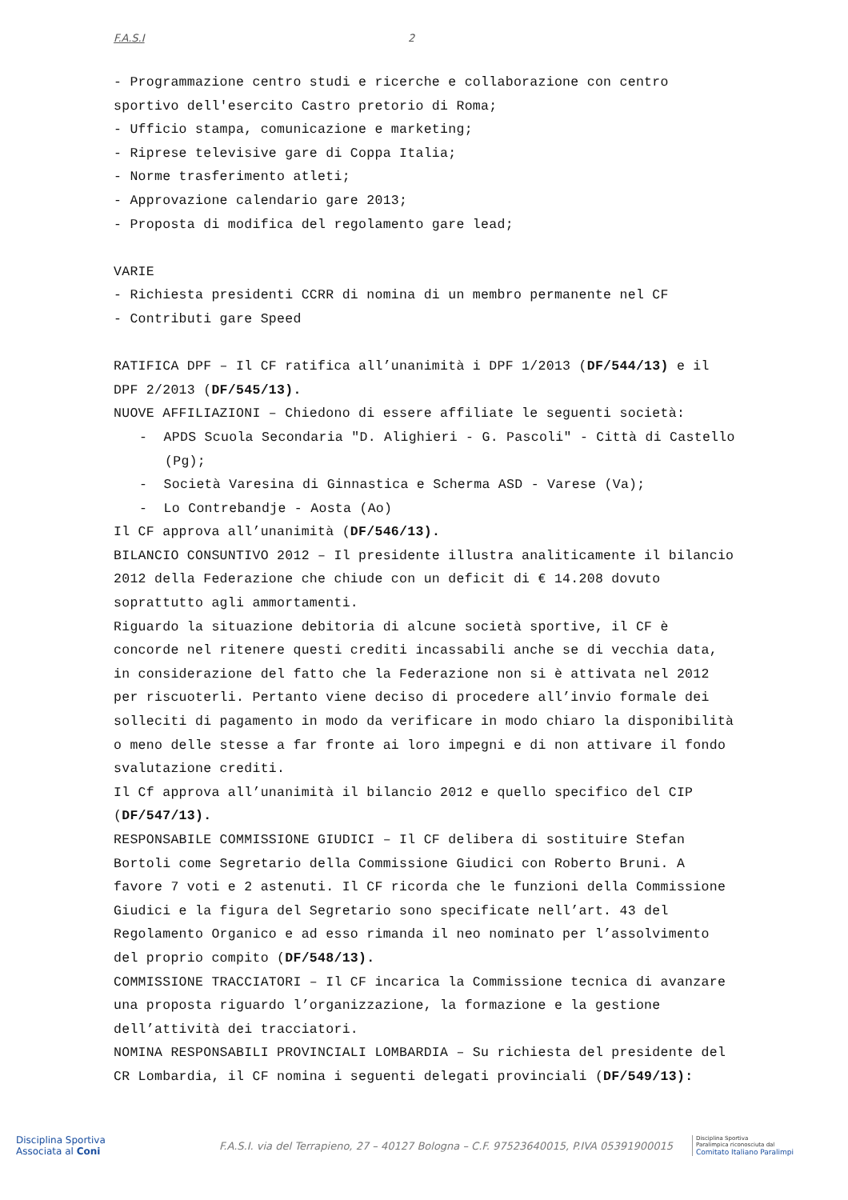F.A.S.I 2
- Programmazione centro studi e ricerche e collaborazione con centro sportivo dell'esercito Castro pretorio di Roma;
- Ufficio stampa, comunicazione e marketing;
- Riprese televisive gare di Coppa Italia;
- Norme trasferimento atleti;
- Approvazione calendario gare 2013;
- Proposta di modifica del regolamento gare lead;
VARIE
- Richiesta presidenti CCRR di nomina di un membro permanente nel CF
- Contributi gare Speed
RATIFICA DPF – Il CF ratifica all’unanimità i DPF 1/2013 (DF/544/13) e il DPF 2/2013 (DF/545/13).
NUOVE AFFILIAZIONI – Chiedono di essere affiliate le seguenti società:
- APDS Scuola Secondaria "D. Alighieri - G. Pascoli" - Città di Castello (Pg);
- Società Varesina di Ginnastica e Scherma ASD - Varese (Va);
- Lo Contrebandje - Aosta (Ao)
Il CF approva all’unanimità (DF/546/13).
BILANCIO CONSUNTIVO 2012 – Il presidente illustra analiticamente il bilancio 2012 della Federazione che chiude con un deficit di € 14.208 dovuto soprattutto agli ammortamenti.
Riguardo la situazione debitoria di alcune società sportive, il CF è concorde nel ritenere questi crediti incassabili anche se di vecchia data, in considerazione del fatto che la Federazione non si è attivata nel 2012 per riscuoterli. Pertanto viene deciso di procedere all’invio formale dei solleciti di pagamento in modo da verificare in modo chiaro la disponibilità o meno delle stesse a far fronte ai loro impegni e di non attivare il fondo svalutazione crediti.
Il Cf approva all’unanimità il bilancio 2012 e quello specifico del CIP (DF/547/13).
RESPONSABILE COMMISSIONE GIUDICI – Il CF delibera di sostituire Stefan Bortoli come Segretario della Commissione Giudici con Roberto Bruni. A favore 7 voti e 2 astenuti. Il CF ricorda che le funzioni della Commissione Giudici e la figura del Segretario sono specificate nell’art. 43 del Regolamento Organico e ad esso rimanda il neo nominato per l’assolvimento del proprio compito (DF/548/13).
COMMISSIONE TRACCIATORI – Il CF incarica la Commissione tecnica di avanzare una proposta riguardo l’organizzazione, la formazione e la gestione dell’attività dei tracciatori.
NOMINA RESPONSABILI PROVINCIALI LOMBARDIA – Su richiesta del presidente del CR Lombardia, il CF nomina i seguenti delegati provinciali (DF/549/13):
Disciplina Sportiva
Associata al Coni
F.A.S.I. via del Terrapieno, 27 – 40127 Bologna – C.F. 97523640015, P.IVA 05391900015
Disciplina Sportiva
Paralimpica riconosciuta dal
Comitato Italiano Paralimpi